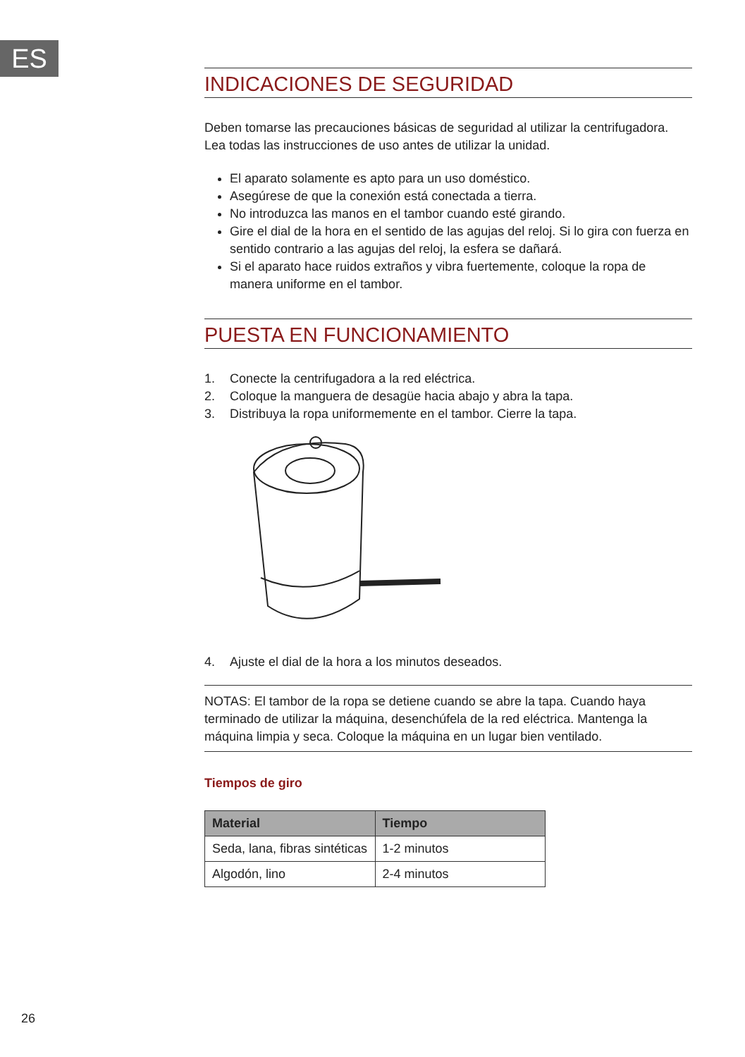ES
INDICACIONES DE SEGURIDAD
Deben tomarse las precauciones básicas de seguridad al utilizar la centrifugadora. Lea todas las instrucciones de uso antes de utilizar la unidad.
El aparato solamente es apto para un uso doméstico.
Asegúrese de que la conexión está conectada a tierra.
No introduzca las manos en el tambor cuando esté girando.
Gire el dial de la hora en el sentido de las agujas del reloj. Si lo gira con fuerza en sentido contrario a las agujas del reloj, la esfera se dañará.
Si el aparato hace ruidos extraños y vibra fuertemente, coloque la ropa de manera uniforme en el tambor.
PUESTA EN FUNCIONAMIENTO
1. Conecte la centrifugadora a la red eléctrica.
2. Coloque la manguera de desagüe hacia abajo y abra la tapa.
3. Distribuya la ropa uniformemente en el tambor. Cierre la tapa.
4. Ajuste el dial de la hora a los minutos deseados.
NOTAS: El tambor de la ropa se detiene cuando se abre la tapa. Cuando haya terminado de utilizar la máquina, desenchúfela de la red eléctrica. Mantenga la máquina limpia y seca. Coloque la máquina en un lugar bien ventilado.
Tiempos de giro
| Material | Tiempo |
| --- | --- |
| Seda, lana, fibras sintéticas | 1-2 minutos |
| Algodón, lino | 2-4 minutos |
26